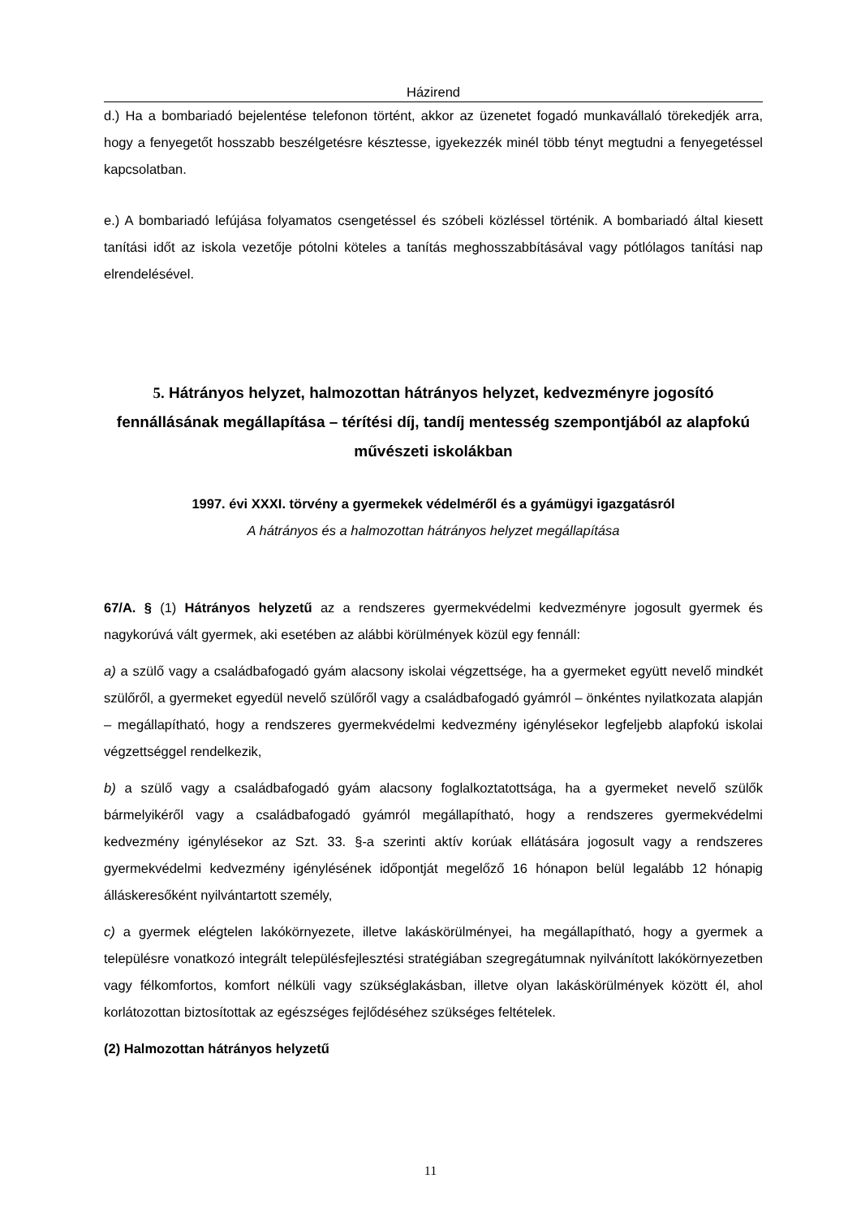Házirend
d.) Ha a bombariadó bejelentése telefonon történt, akkor az üzenetet fogadó munkavállaló törekedjék arra, hogy a fenyegetőt hosszabb beszélgetésre késztesse, igyekezzék minél több tényt megtudni a fenyegetéssel kapcsolatban.
e.) A bombariadó lefújása folyamatos csengetéssel és szóbeli közléssel történik. A bombariadó által kiesett tanítási időt az iskola vezetője pótolni köteles a tanítás meghosszabbításával vagy pótlólagos tanítási nap elrendelésével.
5. Hátrányos helyzet, halmozottan hátrányos helyzet, kedvezményre jogosító fennállásának megállapítása – térítési díj, tandíj mentesség szempontjából az alapfokú művészeti iskolákban
1997. évi XXXI. törvény a gyermekek védelméről és a gyámügyi igazgatásról
A hátrányos és a halmozottan hátrányos helyzet megállapítása
67/A. § (1) Hátrányos helyzetű az a rendszeres gyermekvédelmi kedvezményre jogosult gyermek és nagykorúvá vált gyermek, aki esetében az alábbi körülmények közül egy fennáll:
a) a szülő vagy a családbafogadó gyám alacsony iskolai végzettsége, ha a gyermeket együtt nevelő mindkét szülőről, a gyermeket egyedül nevelő szülőről vagy a családbafogadó gyámról – önkéntes nyilatkozata alapján – megállapítható, hogy a rendszeres gyermekvédelmi kedvezmény igénylésekor legfeljebb alapfokú iskolai végzettséggel rendelkezik,
b) a szülő vagy a családbafogadó gyám alacsony foglalkoztatottsága, ha a gyermeket nevelő szülők bármelyikéről vagy a családbafogadó gyámról megállapítható, hogy a rendszeres gyermekvédelmi kedvezmény igénylésekor az Szt. 33. §-a szerinti aktív korúak ellátására jogosult vagy a rendszeres gyermekvédelmi kedvezmény igénylésének időpontját megelőző 16 hónapon belül legalább 12 hónapig álláskeresőként nyilvántartott személy,
c) a gyermek elégtelen lakókörnyezete, illetve lakáskörülményei, ha megállapítható, hogy a gyermek a településre vonatkozó integrált településfejlesztési stratégiában szegregátumnak nyilvánított lakókörnyezetben vagy félkomfortos, komfort nélküli vagy szükséglakásban, illetve olyan lakáskörülmények között él, ahol korlátozottan biztosítottak az egészséges fejlődéséhez szükséges feltételek.
(2) Halmozottan hátrányos helyzetű
11